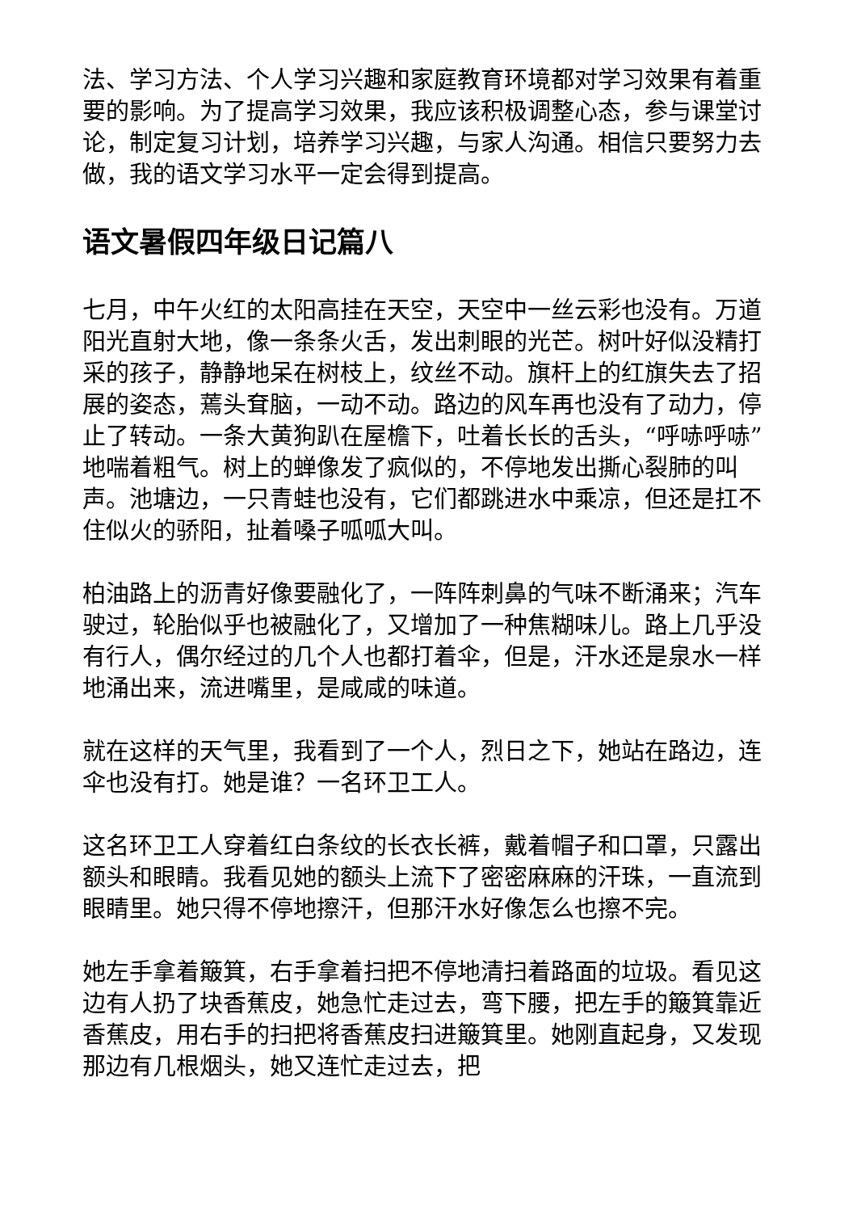法、学习方法、个人学习兴趣和家庭教育环境都对学习效果有着重要的影响。为了提高学习效果，我应该积极调整心态，参与课堂讨论，制定复习计划，培养学习兴趣，与家人沟通。相信只要努力去做，我的语文学习水平一定会得到提高。
语文暑假四年级日记篇八
七月，中午火红的太阳高挂在天空，天空中一丝云彩也没有。万道阳光直射大地，像一条条火舌，发出刺眼的光芒。树叶好似没精打采的孩子，静静地呆在树枝上，纹丝不动。旗杆上的红旗失去了招展的姿态，蔫头耷脑，一动不动。路边的风车再也没有了动力，停止了转动。一条大黄狗趴在屋檐下，吐着长长的舌头，“呼哧呼哧”地喘着粗气。树上的蝉像发了疯似的，不停地发出撕心裂肺的叫声。池塘边，一只青蛙也没有，它们都跳进水中乘凉，但还是扛不住似火的骄阳，扯着嗓子呱呱大叫。
柏油路上的沥青好像要融化了，一阵阵刺鼻的气味不断涌来；汽车驶过，轮胎似乎也被融化了，又增加了一种焦糊味儿。路上几乎没有行人，偶尔经过的几个人也都打着伞，但是，汗水还是泉水一样地涌出来，流进嘴里，是咸咸的味道。
就在这样的天气里，我看到了一个人，烈日之下，她站在路边，连伞也没有打。她是谁？一名环卫工人。
这名环卫工人穿着红白条纹的长衣长裤，戴着帽子和口罩，只露出额头和眼睛。我看见她的额头上流下了密密麻麻的汗珠，一直流到眼睛里。她只得不停地擦汗，但那汗水好像怎么也擦不完。
她左手拿着簸箕，右手拿着扫把不停地清扫着路面的垃圾。看见这边有人扔了块香蕉皮，她急忙走过去，弯下腰，把左手的簸箕靠近香蕉皮，用右手的扫把将香蕉皮扫进簸箕里。她刚直起身，又发现那边有几根烟头，她又连忙走过去，把